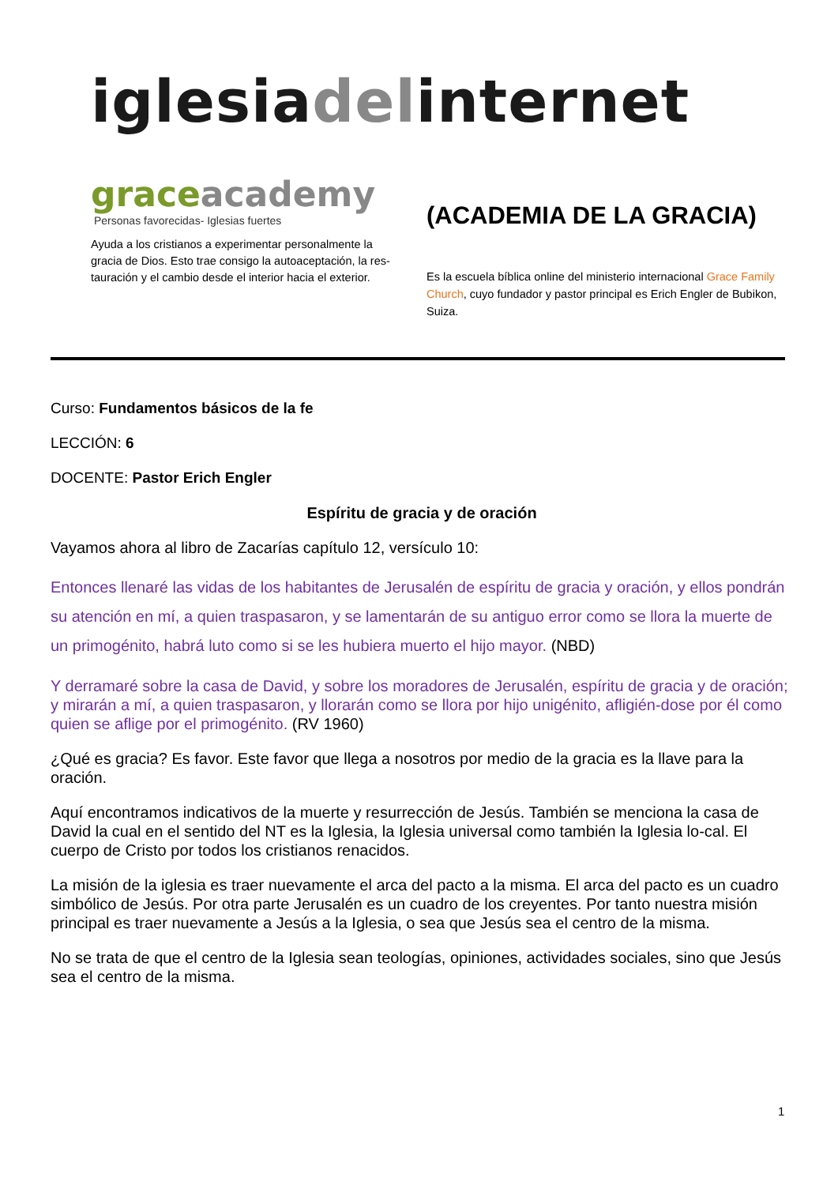iglesiadelinternet
graceacademy
Personas favorecidas- Iglesias fuertes
Ayuda a los cristianos a experimentar personalmente la gracia de Dios. Esto trae consigo la autoaceptación, la res-tauración y el cambio desde el interior hacia el exterior.
(ACADEMIA DE LA GRACIA)
Es la escuela bíblica online del ministerio internacional Grace Family Church, cuyo fundador y pastor principal es Erich Engler de Bubikon, Suiza.
Curso: Fundamentos básicos de la fe
LECCIÓN: 6
DOCENTE: Pastor Erich Engler
Espíritu de gracia y de oración
Vayamos ahora al libro de Zacarías capítulo 12, versículo 10:
Entonces llenaré las vidas de los habitantes de Jerusalén de espíritu de gracia y oración, y ellos pondrán su atención en mí, a quien traspasaron, y se lamentarán de su antiguo error como se llora la muerte de un primogénito, habrá luto como si se les hubiera muerto el hijo mayor. (NBD)
Y derramaré sobre la casa de David, y sobre los moradores de Jerusalén, espíritu de gracia y de oración; y mirarán a mí, a quien traspasaron, y llorarán como se llora por hijo unigénito, afligién-dose por él como quien se aflige por el primogénito. (RV 1960)
¿Qué es gracia? Es favor. Este favor que llega a nosotros por medio de la gracia es la llave para la oración.
Aquí encontramos indicativos de la muerte y resurrección de Jesús. También se menciona la casa de David la cual en el sentido del NT es la Iglesia, la Iglesia universal como también la Iglesia lo-cal. El cuerpo de Cristo por todos los cristianos renacidos.
La misión de la iglesia es traer nuevamente el arca del pacto a la misma. El arca del pacto es un cuadro simbólico de Jesús. Por otra parte Jerusalén es un cuadro de los creyentes. Por tanto nuestra misión principal es traer nuevamente a Jesús a la Iglesia, o sea que Jesús sea el centro de la misma.
No se trata de que el centro de la Iglesia sean teologías, opiniones, actividades sociales, sino que Jesús sea el centro de la misma.
1